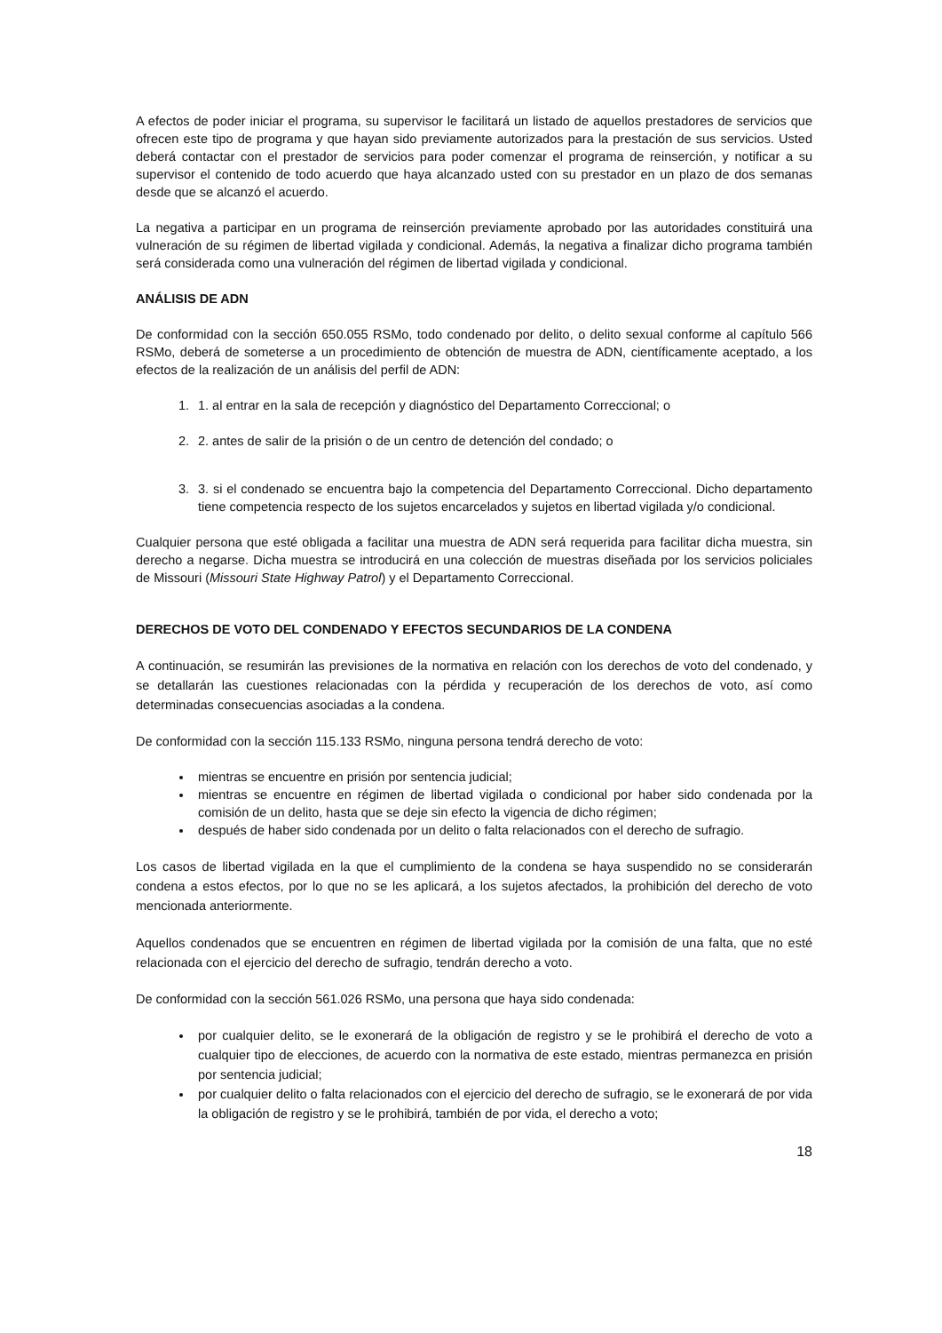A efectos de poder iniciar el programa, su supervisor le facilitará un listado de aquellos prestadores de servicios que ofrecen este tipo de programa y que hayan sido previamente autorizados para la prestación de sus servicios. Usted deberá contactar con el prestador de servicios para poder comenzar el programa de reinserción, y notificar a su supervisor el contenido de todo acuerdo que haya alcanzado usted con su prestador en un plazo de dos semanas desde que se alcanzó el acuerdo.
La negativa a participar en un programa de reinserción previamente aprobado por las autoridades constituirá una vulneración de su régimen de libertad vigilada y condicional. Además, la negativa a finalizar dicho programa también será considerada como una vulneración del régimen de libertad vigilada y condicional.
ANÁLISIS DE ADN
De conformidad con la sección 650.055 RSMo, todo condenado por delito, o delito sexual conforme al capítulo 566 RSMo, deberá de someterse a un procedimiento de obtención de muestra de ADN, científicamente aceptado, a los efectos de la realización de un análisis del perfil de ADN:
1. 1. al entrar en la sala de recepción y diagnóstico del Departamento Correccional; o
2. 2. antes de salir de la prisión o de un centro de detención del condado; o
3. 3. si el condenado se encuentra bajo la competencia del Departamento Correccional. Dicho departamento tiene competencia respecto de los sujetos encarcelados y sujetos en libertad vigilada y/o condicional.
Cualquier persona que esté obligada a facilitar una muestra de ADN será requerida para facilitar dicha muestra, sin derecho a negarse. Dicha muestra se introducirá en una colección de muestras diseñada por los servicios policiales de Missouri (Missouri State Highway Patrol) y el Departamento Correccional.
DERECHOS DE VOTO DEL CONDENADO Y EFECTOS SECUNDARIOS DE LA CONDENA
A continuación, se resumirán las previsiones de la normativa en relación con los derechos de voto del condenado, y se detallarán las cuestiones relacionadas con la pérdida y recuperación de los derechos de voto, así como determinadas consecuencias asociadas a la condena.
De conformidad con la sección 115.133 RSMo, ninguna persona tendrá derecho de voto:
mientras se encuentre en prisión por sentencia judicial;
mientras se encuentre en régimen de libertad vigilada o condicional por haber sido condenada por la comisión de un delito, hasta que se deje sin efecto la vigencia de dicho régimen;
después de haber sido condenada por un delito o falta relacionados con el derecho de sufragio.
Los casos de libertad vigilada en la que el cumplimiento de la condena se haya suspendido no se considerarán condena a estos efectos, por lo que no se les aplicará, a los sujetos afectados, la prohibición del derecho de voto mencionada anteriormente.
Aquellos condenados que se encuentren en régimen de libertad vigilada por la comisión de una falta, que no esté relacionada con el ejercicio del derecho de sufragio, tendrán derecho a voto.
De conformidad con la sección 561.026 RSMo, una persona que haya sido condenada:
por cualquier delito, se le exonerará de la obligación de registro y se le prohibirá el derecho de voto a cualquier tipo de elecciones, de acuerdo con la normativa de este estado, mientras permanezca en prisión por sentencia judicial;
por cualquier delito o falta relacionados con el ejercicio del derecho de sufragio, se le exonerará de por vida la obligación de registro y se le prohibirá, también de por vida, el derecho a voto;
18